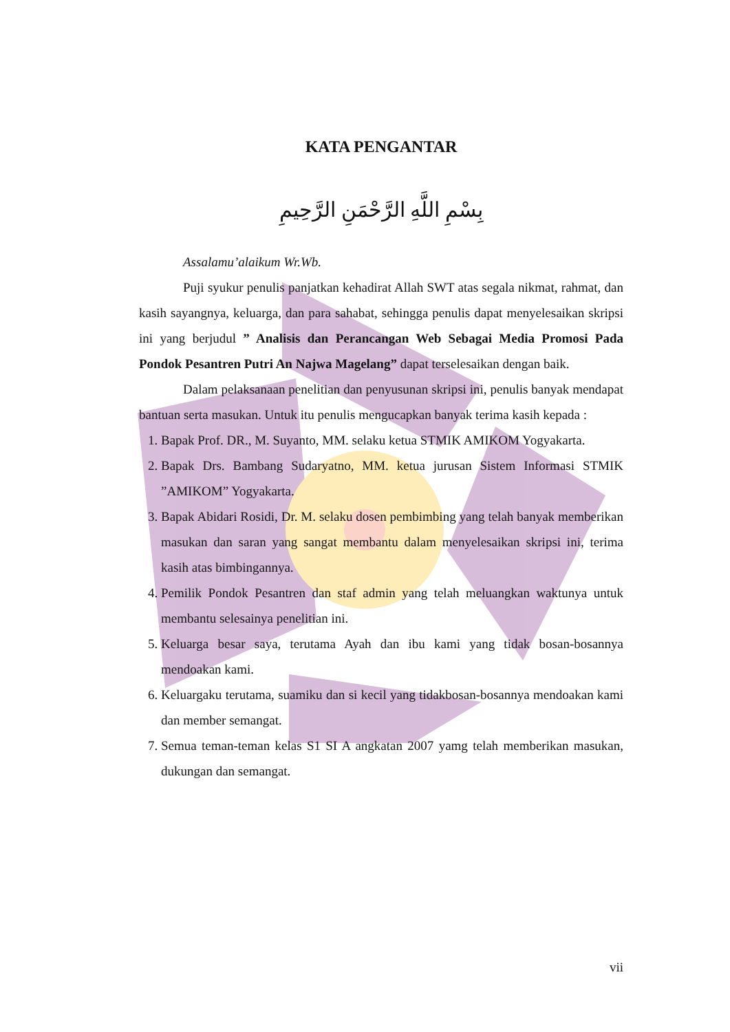KATA PENGANTAR
بِسْمِ اللَّهِ الرَّحْمَنِ الرَّحِيمِ
Assalamu’alaikum Wr.Wb.
Puji syukur penulis panjatkan kehadirat Allah SWT atas segala nikmat, rahmat, dan kasih sayangnya, keluarga, dan para sahabat, sehingga penulis dapat menyelesaikan skripsi ini yang berjudul ” Analisis dan Perancangan Web Sebagai Media Promosi Pada Pondok Pesantren Putri An Najwa Magelang” dapat terselesaikan dengan baik.
Dalam pelaksanaan penelitian dan penyusunan skripsi ini, penulis banyak mendapat bantuan serta masukan. Untuk itu penulis mengucapkan banyak terima kasih kepada :
1. Bapak Prof. DR., M. Suyanto, MM. selaku ketua STMIK AMIKOM Yogyakarta.
2. Bapak Drs. Bambang Sudaryatno, MM. ketua jurusan Sistem Informasi STMIK ”AMIKOM” Yogyakarta.
3. Bapak Abidari Rosidi, Dr. M. selaku dosen pembimbing yang telah banyak memberikan masukan dan saran yang sangat membantu dalam menyelesaikan skripsi ini, terima kasih atas bimbingannya.
4. Pemilik Pondok Pesantren dan staf admin yang telah meluangkan waktunya untuk membantu selesainya penelitian ini.
5. Keluarga besar saya, terutama Ayah dan ibu kami yang tidak bosan-bosannya mendoakan kami.
6. Keluargaku terutama, suamiku dan si kecil yang tidakbosan-bosannya mendoakan kami dan member semangat.
7. Semua teman-teman kelas S1 SI A angkatan 2007 yamg telah memberikan masukan, dukungan dan semangat.
vii